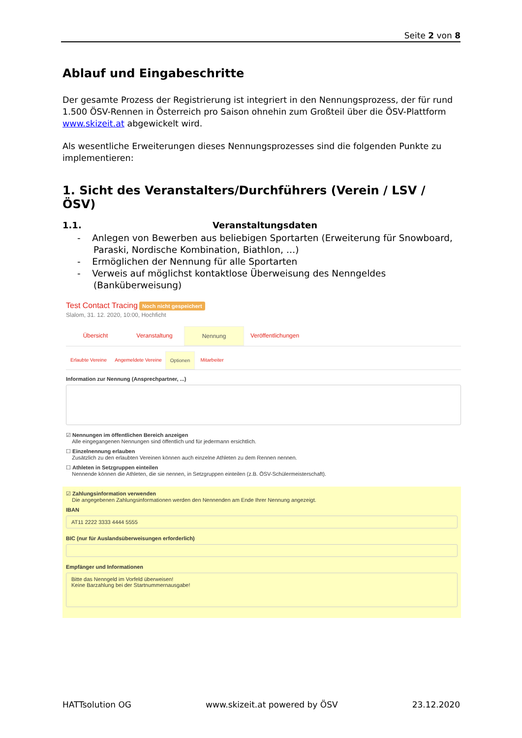Seite 2 von 8
Ablauf und Eingabeschritte
Der gesamte Prozess der Registrierung ist integriert in den Nennungsprozess, der für rund 1.500 ÖSV-Rennen in Österreich pro Saison ohnehin zum Großteil über die ÖSV-Plattform www.skizeit.at abgewickelt wird.
Als wesentliche Erweiterungen dieses Nennungsprozesses sind die folgenden Punkte zu implementieren:
1. Sicht des Veranstalters/Durchführers (Verein / LSV / ÖSV)
1.1. Veranstaltungsdaten
- Anlegen von Bewerben aus beliebigen Sportarten (Erweiterung für Snowboard, Paraski, Nordische Kombination, Biathlon, …)
- Ermöglichen der Nennung für alle Sportarten
- Verweis auf möglichst kontaktlose Überweisung des Nenngeldes (Banküberweisung)
Test Contact Tracing Noch nicht gespeichert
Slalom, 31. 12. 2020, 10:00, Hochficht
Übersicht Veranstaltung Nennung Veröffentlichungen
Erlaubte Vereine
Angemeldete Vereine
Optionen Mitarbeiter
Information zur Nennung (Ansprechpartner, ...)
☑ Nennungen im öffentlichen Bereich anzeigen
Alle eingegangenen Nennungen sind öffentlich und für jedermann ersichtlich.
☐ Einzelnennung erlauben
Zusätzlich zu den erlaubten Vereinen können auch einzelne Athleten zu dem Rennen nennen.
☐ Athleten in Setzgruppen einteilen
Nennende können die Athleten, die sie nennen, in Setzgruppen einteilen (z.B. ÖSV-Schülermeisterschaft).
☑ Zahlungsinformation verwenden
Die angegebenen Zahlungsinformationen werden den Nennenden am Ende Ihrer Nennung angezeigt.
IBAN
AT11 2222 3333 4444 5555
BIC (nur für Auslandsüberweisungen erforderlich)
Empfänger und Informationen
Bitte das Nenngeld im Vorfeld überweisen!
Keine Barzahlung bei der Startnummernausgabe!
HATTsolution OG www.skizeit.at powered by ÖSV 23.12.2020